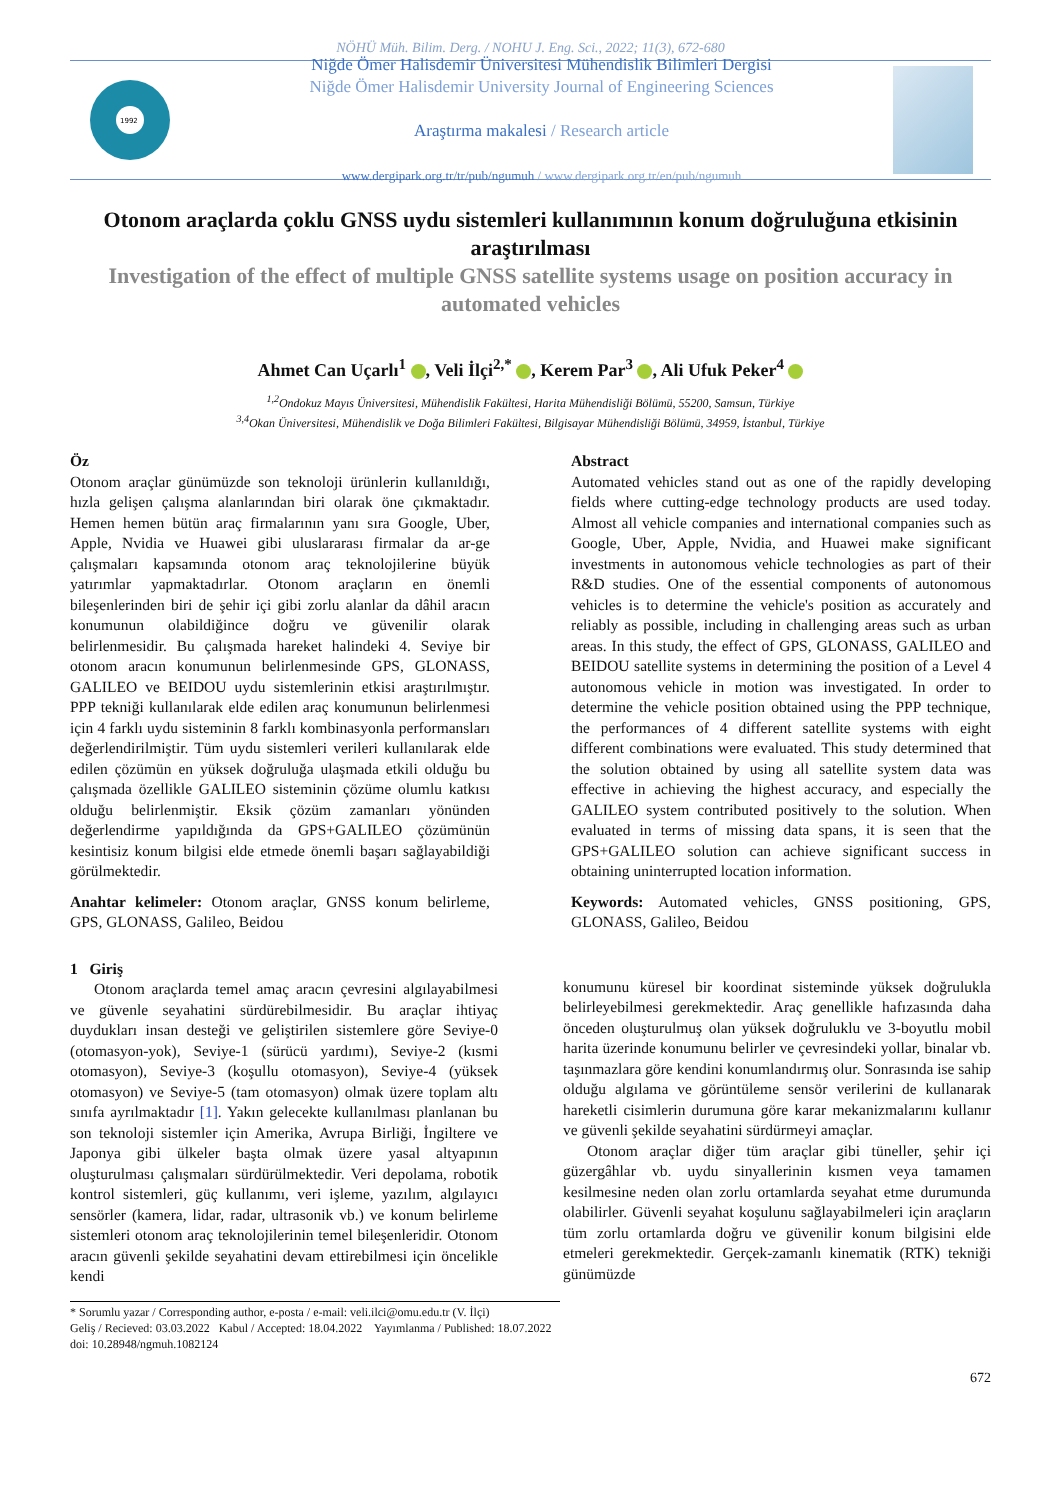NÖHÜ Müh. Bilim. Derg. / NOHU J. Eng. Sci., 2022; 11(3), 672-680
1992
Niğde Ömer Halisdemir Üniversitesi Mühendislik Bilimleri Dergisi
Niğde Ömer Halisdemir University Journal of Engineering Sciences
Araştırma makalesi / Research article
www.dergipark.org.tr/tr/pub/ngumuh / www.dergipark.org.tr/en/pub/ngumuh
Otonom araçlarda çoklu GNSS uydu sistemleri kullanımının konum doğruluğuna etkisinin araştırılması
Investigation of the effect of multiple GNSS satellite systems usage on position accuracy in automated vehicles
Ahmet Can Uçarlı<sup>1</sup> , Veli İlçi<sup>2,*</sup> , Kerem Par<sup>3</sup> , Ali Ufuk Peker<sup>4</sup>
<sup>1,2</sup>Ondokuz Mayıs Üniversitesi, Mühendislik Fakültesi, Harita Mühendisliği Bölümü, 55200, Samsun, Türkiye
<sup>3,4</sup>Okan Üniversitesi, Mühendislik ve Doğa Bilimleri Fakültesi, Bilgisayar Mühendisliği Bölümü, 34959, İstanbul, Türkiye
Öz
Otonom araçlar günümüzde son teknoloji ürünlerin kullanıldığı, hızla gelişen çalışma alanlarından biri olarak öne çıkmaktadır. Hemen hemen bütün araç firmalarının yanı sıra Google, Uber, Apple, Nvidia ve Huawei gibi uluslararası firmalar da ar-ge çalışmaları kapsamında otonom araç teknolojilerine büyük yatırımlar yapmaktadırlar. Otonom araçların en önemli bileşenlerinden biri de şehir içi gibi zorlu alanlar da dâhil aracın konumunun olabildiğince doğru ve güvenilir olarak belirlenmesidir. Bu çalışmada hareket halindeki 4. Seviye bir otonom aracın konumunun belirlenmesinde GPS, GLONASS, GALILEO ve BEIDOU uydu sistemlerinin etkisi araştırılmıştır. PPP tekniği kullanılarak elde edilen araç konumunun belirlenmesi için 4 farklı uydu sisteminin 8 farklı kombinasyonla performansları değerlendirilmiştir. Tüm uydu sistemleri verileri kullanılarak elde edilen çözümün en yüksek doğruluğa ulaşmada etkili olduğu bu çalışmada özellikle GALILEO sisteminin çözüme olumlu katkısı olduğu belirlenmiştir. Eksik çözüm zamanları yönünden değerlendirme yapıldığında da GPS+GALILEO çözümünün kesintisiz konum bilgisi elde etmede önemli başarı sağlayabildiği görülmektedir.
Anahtar kelimeler: Otonom araçlar, GNSS konum belirleme, GPS, GLONASS, Galileo, Beidou
Abstract
Automated vehicles stand out as one of the rapidly developing fields where cutting-edge technology products are used today. Almost all vehicle companies and international companies such as Google, Uber, Apple, Nvidia, and Huawei make significant investments in autonomous vehicle technologies as part of their R&D studies. One of the essential components of autonomous vehicles is to determine the vehicle's position as accurately and reliably as possible, including in challenging areas such as urban areas. In this study, the effect of GPS, GLONASS, GALILEO and BEIDOU satellite systems in determining the position of a Level 4 autonomous vehicle in motion was investigated. In order to determine the vehicle position obtained using the PPP technique, the performances of 4 different satellite systems with eight different combinations were evaluated. This study determined that the solution obtained by using all satellite system data was effective in achieving the highest accuracy, and especially the GALILEO system contributed positively to the solution. When evaluated in terms of missing data spans, it is seen that the GPS+GALILEO solution can achieve significant success in obtaining uninterrupted location information.
Keywords: Automated vehicles, GNSS positioning, GPS, GLONASS, Galileo, Beidou
1 Giriş
Otonom araçlarda temel amaç aracın çevresini algılayabilmesi ve güvenle seyahatini sürdürebilmesidir. Bu araçlar ihtiyaç duydukları insan desteği ve geliştirilen sistemlere göre Seviye-0 (otomasyon-yok), Seviye-1 (sürücü yardımı), Seviye-2 (kısmi otomasyon), Seviye-3 (koşullu otomasyon), Seviye-4 (yüksek otomasyon) ve Seviye-5 (tam otomasyon) olmak üzere toplam altı sınıfa ayrılmaktadır [1]. Yakın gelecekte kullanılması planlanan bu son teknoloji sistemler için Amerika, Avrupa Birliği, İngiltere ve Japonya gibi ülkeler başta olmak üzere yasal altyapının oluşturulması çalışmaları sürdürülmektedir. Veri depolama, robotik kontrol sistemleri, güç kullanımı, veri işleme, yazılım, algılayıcı sensörler (kamera, lidar, radar, ultrasonik vb.) ve konum belirleme sistemleri otonom araç teknolojilerinin temel bileşenleridir. Otonom aracın güvenli şekilde seyahatini devam ettirebilmesi için öncelikle kendi
konumunu küresel bir koordinat sisteminde yüksek doğrulukla belirleyebilmesi gerekmektedir. Araç genellikle hafızasında daha önceden oluşturulmuş olan yüksek doğruluklu ve 3-boyutlu mobil harita üzerinde konumunu belirler ve çevresindeki yollar, binalar vb. taşınmazlara göre kendini konumlandırmış olur. Sonrasında ise sahip olduğu algılama ve görüntüleme sensör verilerini de kullanarak hareketli cisimlerin durumuna göre karar mekanizmalarını kullanır ve güvenli şekilde seyahatini sürdürmeyi amaçlar.
Otonom araçlar diğer tüm araçlar gibi tüneller, şehir içi güzergâhlar vb. uydu sinyallerinin kısmen veya tamamen kesilmesine neden olan zorlu ortamlarda seyahat etme durumunda olabilirler. Güvenli seyahat koşulunu sağlayabilmeleri için araçların tüm zorlu ortamlarda doğru ve güvenilir konum bilgisini elde etmeleri gerekmektedir. Gerçek-zamanlı kinematik (RTK) tekniği günümüzde
* Sorumlu yazar / Corresponding author, e-posta / e-mail: veli.ilci@omu.edu.tr (V. İlçi)
Geliş / Recieved: 03.03.2022 Kabul / Accepted: 18.04.2022 Yayımlanma / Published: 18.07.2022
doi: 10.28948/ngmuh.1082124
672